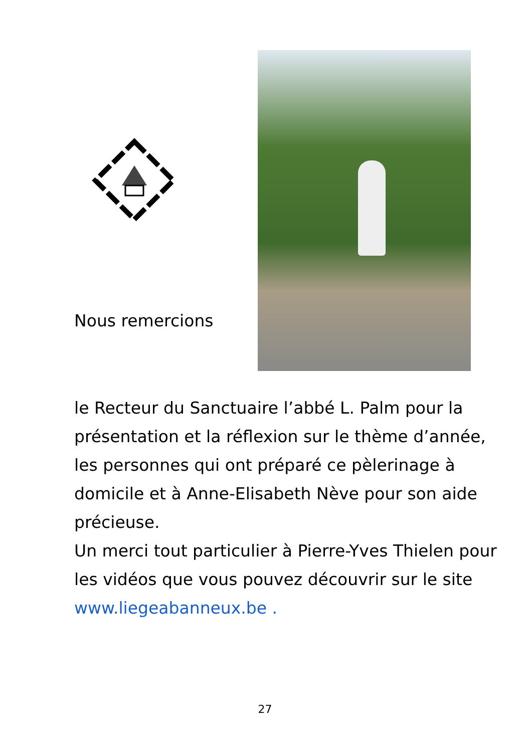Nous remercions
le Recteur du Sanctuaire l’abbé L. Palm pour la présentation et la réflexion sur le thème d’année, les personnes qui ont préparé ce pèlerinage à domicile et à Anne-Elisabeth Nève pour son aide précieuse.
Un merci tout particulier à Pierre-Yves Thielen pour les vidéos que vous pouvez découvrir sur le site www.liegeabanneux.be .
27